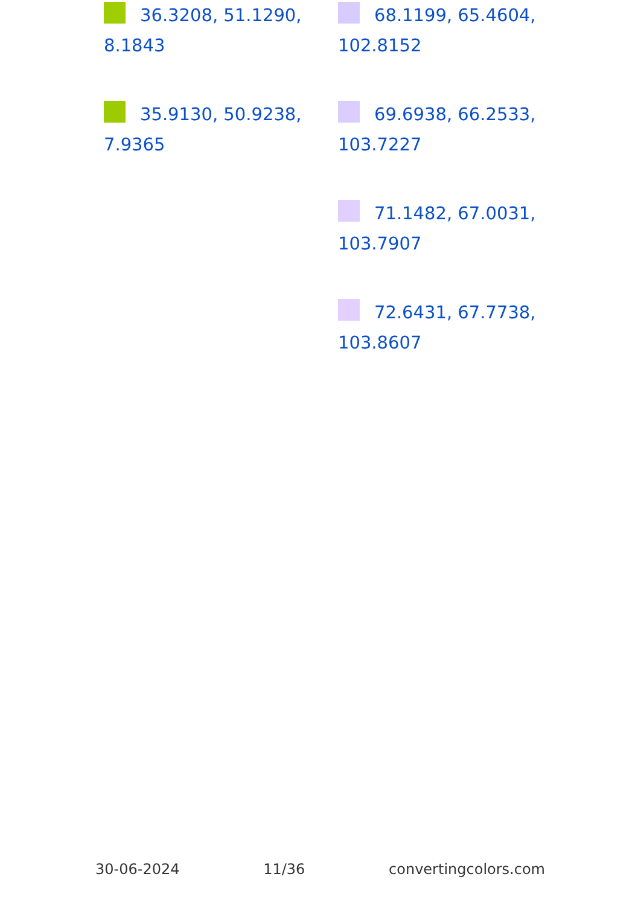36.3208, 51.1290, 8.1843
35.9130, 50.9238, 7.9365
68.1199, 65.4604, 102.8152
69.6938, 66.2533, 103.7227
71.1482, 67.0031, 103.7907
72.6431, 67.7738, 103.8607
30-06-2024 11/36 convertingcolors.com